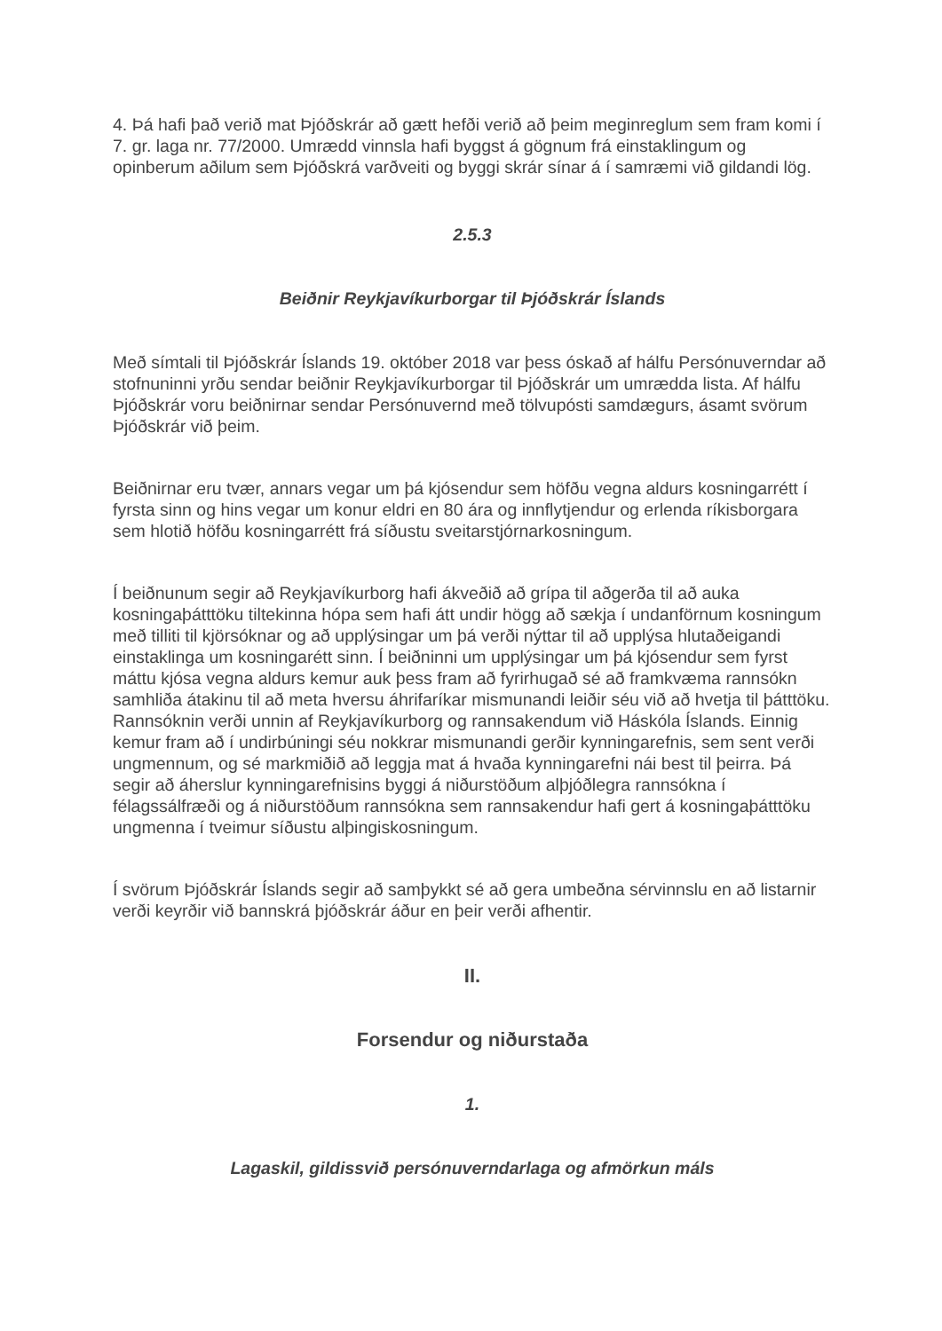4. Þá hafi það verið mat Þjóðskrár að gætt hefði verið að þeim meginreglum sem fram komi í 7. gr. laga nr. 77/2000. Umrædd vinnsla hafi byggst á gögnum frá einstaklingum og opinberum aðilum sem Þjóðskrá varðveiti og byggi skrár sínar á í samræmi við gildandi lög.
2.5.3
Beiðnir Reykjavíkurborgar til Þjóðskrár Íslands
Með símtali til Þjóðskrár Íslands 19. október 2018 var þess óskað af hálfu Persónuverndar að stofnuninni yrðu sendar beiðnir Reykjavíkurborgar til Þjóðskrár um umrædda lista. Af hálfu Þjóðskrár voru beiðnirnar sendar Persónuvernd með tölvupósti samdægurs, ásamt svörum Þjóðskrár við þeim.
Beiðnirnar eru tvær, annars vegar um þá kjósendur sem höfðu vegna aldurs kosningarrétt í fyrsta sinn og hins vegar um konur eldri en 80 ára og innflytjendur og erlenda ríkisborgara sem hlotið höfðu kosningarrétt frá síðustu sveitarstjórnarkosningum.
Í beiðnunum segir að Reykjavíkurborg hafi ákveðið að grípa til aðgerða til að auka kosningaþátttöku tiltekinna hópa sem hafi átt undir högg að sækja í undanförnum kosningum með tilliti til kjörsóknar og að upplýsingar um þá verði nýttar til að upplýsa hlutaðeigandi einstaklinga um kosningarétt sinn. Í beiðninni um upplýsingar um þá kjósendur sem fyrst máttu kjósa vegna aldurs kemur auk þess fram að fyrirhugað sé að framkvæma rannsókn samhliða átakinu til að meta hversu áhrifaríkar mismunandi leiðir séu við að hvetja til þátttöku. Rannsóknin verði unnin af Reykjavíkurborg og rannsakendum við Háskóla Íslands. Einnig kemur fram að í undirbúningi séu nokkrar mismunandi gerðir kynningarefnis, sem sent verði ungmennum, og sé markmiðið að leggja mat á hvaða kynningarefni nái best til þeirra. Þá segir að áherslur kynningarefnisins byggi á niðurstöðum alþjóðlegra rannsókna í félagssálfræði og á niðurstöðum rannsókna sem rannsakendur hafi gert á kosningaþátttöku ungmenna í tveimur síðustu alþingiskosningum.
Í svörum Þjóðskrár Íslands segir að samþykkt sé að gera umbeðna sérvinnslu en að listarnir verði keyrðir við bannskrá þjóðskrár áður en þeir verði afhentir.
II.
Forsendur og niðurstaða
1.
Lagaskil, gildissvið persónuverndarlaga og afmörkun máls